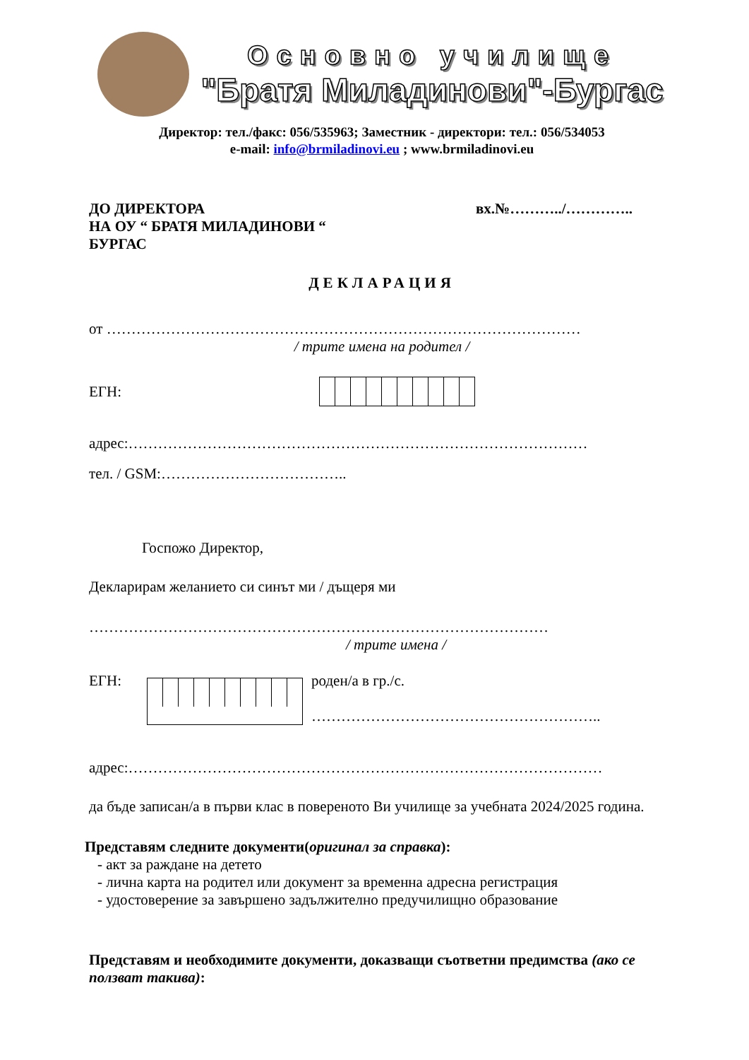Основно училище
"Братя Миладинови"-Бургас
Директор: тел./факс: 056/535963; Заместник - директори: тел.: 056/534053
e-mail: info@brmiladinovi.eu ; www.brmiladinovi.eu
ДО ДИРЕКТОРА
НА ОУ “ БРАТЯ МИЛАДИНОВИ “
БУРГАС
вх.№………../…………..
ДЕКЛАРАЦИЯ
от ……………………………………………………………………………………
/ трите имена на родител /
ЕГН:
адрес:…………………………………………………………………………………
тел. / GSM:………………………………..
Госпожо Директор,
Декларирам желанието си синът ми / дъщеря ми
…………………………………………………………………………………
/ трите имена /
ЕГН: роден/а в гр./с.
…………………………………………………..
адрес:……………………………………………………………………………………
да бъде записан/а в първи клас в повереното Ви училище за учебната 2024/2025 година.
Представям следните документи(оригинал за справка):
- акт за раждане на детето
- лична карта на родител или документ за временна адресна регистрация
- удостоверение за завършено задължително предучилищно образование
Представям и необходимите документи, доказващи съответни предимства (ако се ползват такива):